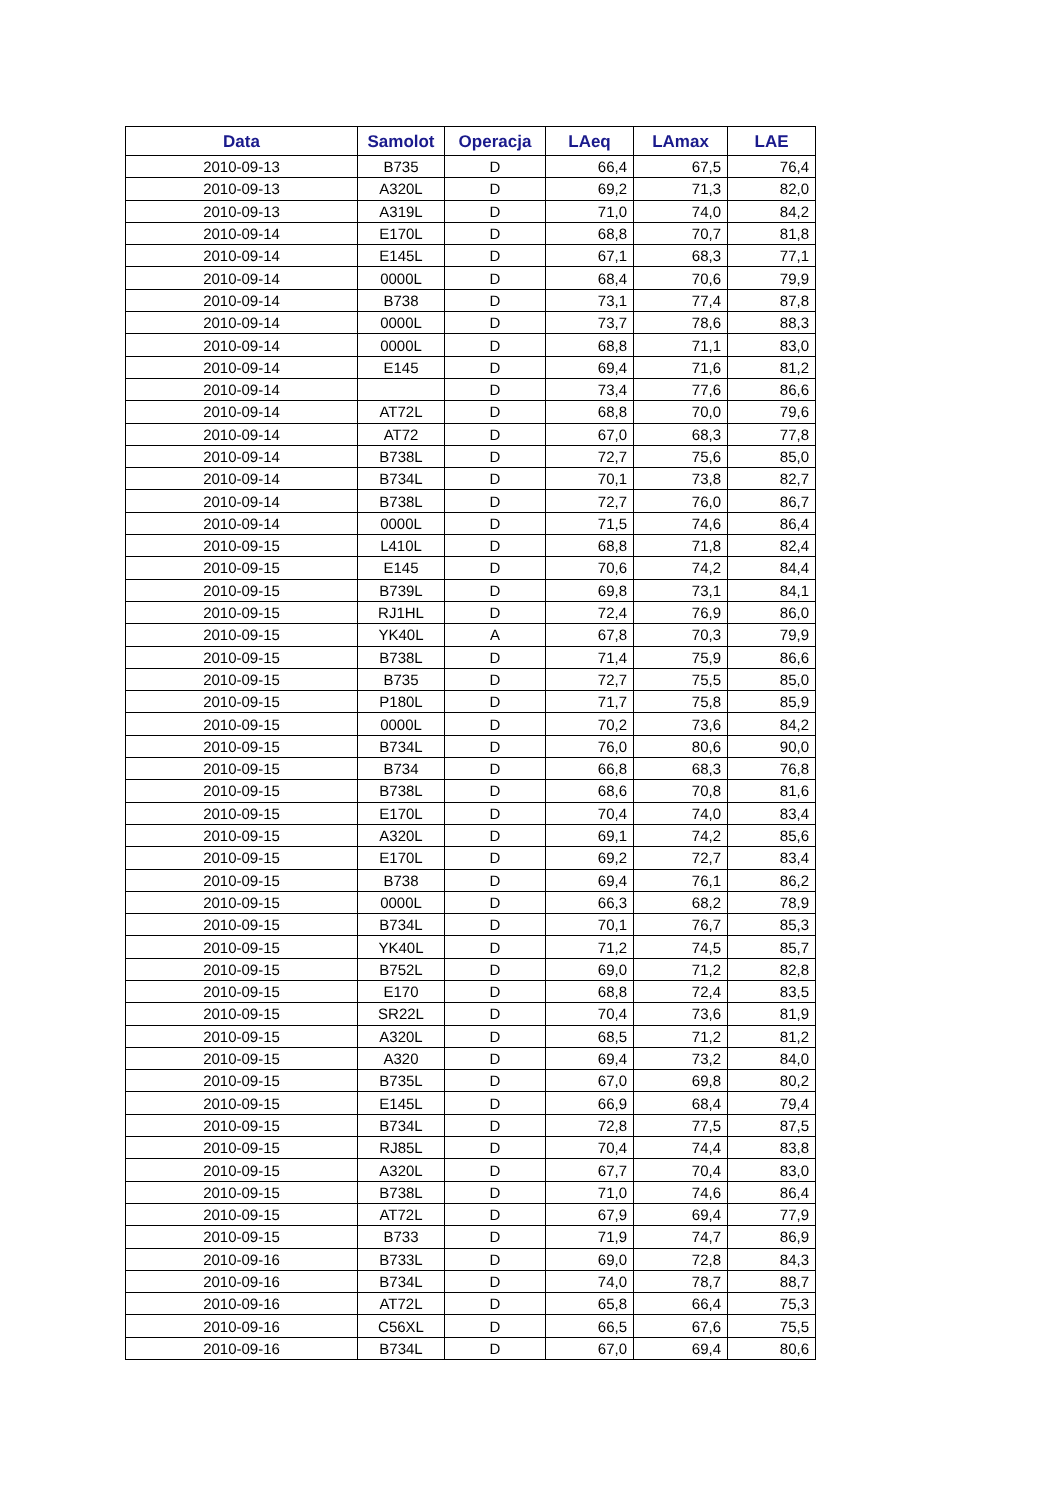| Data | Samolot | Operacja | LAeq | LAmax | LAE |
| --- | --- | --- | --- | --- | --- |
| 2010-09-13 | B735 | D | 66,4 | 67,5 | 76,4 |
| 2010-09-13 | A320L | D | 69,2 | 71,3 | 82,0 |
| 2010-09-13 | A319L | D | 71,0 | 74,0 | 84,2 |
| 2010-09-14 | E170L | D | 68,8 | 70,7 | 81,8 |
| 2010-09-14 | E145L | D | 67,1 | 68,3 | 77,1 |
| 2010-09-14 | 0000L | D | 68,4 | 70,6 | 79,9 |
| 2010-09-14 | B738 | D | 73,1 | 77,4 | 87,8 |
| 2010-09-14 | 0000L | D | 73,7 | 78,6 | 88,3 |
| 2010-09-14 | 0000L | D | 68,8 | 71,1 | 83,0 |
| 2010-09-14 | E145 | D | 69,4 | 71,6 | 81,2 |
| 2010-09-14 | | D | 73,4 | 77,6 | 86,6 |
| 2010-09-14 | AT72L | D | 68,8 | 70,0 | 79,6 |
| 2010-09-14 | AT72 | D | 67,0 | 68,3 | 77,8 |
| 2010-09-14 | B738L | D | 72,7 | 75,6 | 85,0 |
| 2010-09-14 | B734L | D | 70,1 | 73,8 | 82,7 |
| 2010-09-14 | B738L | D | 72,7 | 76,0 | 86,7 |
| 2010-09-14 | 0000L | D | 71,5 | 74,6 | 86,4 |
| 2010-09-15 | L410L | D | 68,8 | 71,8 | 82,4 |
| 2010-09-15 | E145 | D | 70,6 | 74,2 | 84,4 |
| 2010-09-15 | B739L | D | 69,8 | 73,1 | 84,1 |
| 2010-09-15 | RJ1HL | D | 72,4 | 76,9 | 86,0 |
| 2010-09-15 | YK40L | A | 67,8 | 70,3 | 79,9 |
| 2010-09-15 | B738L | D | 71,4 | 75,9 | 86,6 |
| 2010-09-15 | B735 | D | 72,7 | 75,5 | 85,0 |
| 2010-09-15 | P180L | D | 71,7 | 75,8 | 85,9 |
| 2010-09-15 | 0000L | D | 70,2 | 73,6 | 84,2 |
| 2010-09-15 | B734L | D | 76,0 | 80,6 | 90,0 |
| 2010-09-15 | B734 | D | 66,8 | 68,3 | 76,8 |
| 2010-09-15 | B738L | D | 68,6 | 70,8 | 81,6 |
| 2010-09-15 | E170L | D | 70,4 | 74,0 | 83,4 |
| 2010-09-15 | A320L | D | 69,1 | 74,2 | 85,6 |
| 2010-09-15 | E170L | D | 69,2 | 72,7 | 83,4 |
| 2010-09-15 | B738 | D | 69,4 | 76,1 | 86,2 |
| 2010-09-15 | 0000L | D | 66,3 | 68,2 | 78,9 |
| 2010-09-15 | B734L | D | 70,1 | 76,7 | 85,3 |
| 2010-09-15 | YK40L | D | 71,2 | 74,5 | 85,7 |
| 2010-09-15 | B752L | D | 69,0 | 71,2 | 82,8 |
| 2010-09-15 | E170 | D | 68,8 | 72,4 | 83,5 |
| 2010-09-15 | SR22L | D | 70,4 | 73,6 | 81,9 |
| 2010-09-15 | A320L | D | 68,5 | 71,2 | 81,2 |
| 2010-09-15 | A320 | D | 69,4 | 73,2 | 84,0 |
| 2010-09-15 | B735L | D | 67,0 | 69,8 | 80,2 |
| 2010-09-15 | E145L | D | 66,9 | 68,4 | 79,4 |
| 2010-09-15 | B734L | D | 72,8 | 77,5 | 87,5 |
| 2010-09-15 | RJ85L | D | 70,4 | 74,4 | 83,8 |
| 2010-09-15 | A320L | D | 67,7 | 70,4 | 83,0 |
| 2010-09-15 | B738L | D | 71,0 | 74,6 | 86,4 |
| 2010-09-15 | AT72L | D | 67,9 | 69,4 | 77,9 |
| 2010-09-15 | B733 | D | 71,9 | 74,7 | 86,9 |
| 2010-09-16 | B733L | D | 69,0 | 72,8 | 84,3 |
| 2010-09-16 | B734L | D | 74,0 | 78,7 | 88,7 |
| 2010-09-16 | AT72L | D | 65,8 | 66,4 | 75,3 |
| 2010-09-16 | C56XL | D | 66,5 | 67,6 | 75,5 |
| 2010-09-16 | B734L | D | 67,0 | 69,4 | 80,6 |